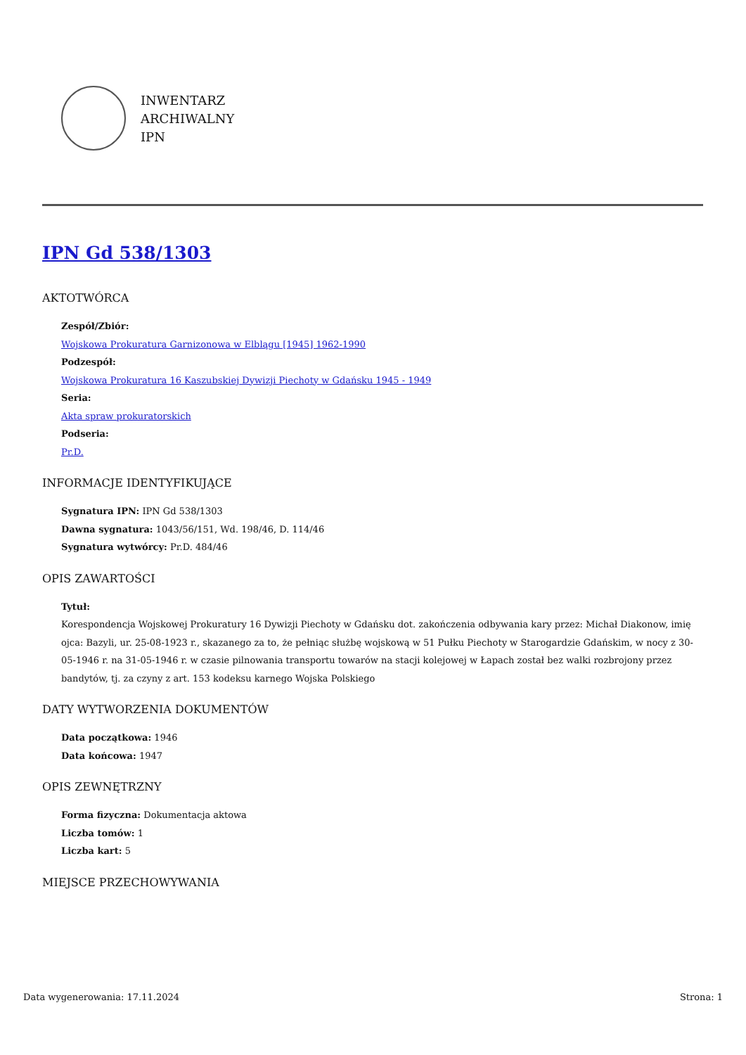INWENTARZ
ARCHIWALNY
IPN
IPN Gd 538/1303
AKTOTWÓRCA
Zespół/Zbiór:
Wojskowa Prokuratura Garnizonowa w Elblągu [1945] 1962-1990
Podzespół:
Wojskowa Prokuratura 16 Kaszubskiej Dywizji Piechoty w Gdańsku 1945 - 1949
Seria:
Akta spraw prokuratorskich
Podseria:
Pr.D.
INFORMACJE IDENTYFIKUJĄCE
Sygnatura IPN: IPN Gd 538/1303
Dawna sygnatura: 1043/56/151, Wd. 198/46, D. 114/46
Sygnatura wytwórcy: Pr.D. 484/46
OPIS ZAWARTOŚCI
Tytuł:
Korespondencja Wojskowej Prokuratury 16 Dywizji Piechoty w Gdańsku dot. zakończenia odbywania kary przez: Michał Diakonow, imię ojca: Bazyli, ur. 25-08-1923 r., skazanego za to, że pełniąc służbę wojskową w 51 Pułku Piechoty w Starogardzie Gdańskim, w nocy z 30-05-1946 r. na 31-05-1946 r. w czasie pilnowania transportu towarów na stacji kolejowej w Łapach został bez walki rozbrojony przez bandytów, tj. za czyny z art. 153 kodeksu karnego Wojska Polskiego
DATY WYTWORZENIA DOKUMENTÓW
Data początkowa: 1946
Data końcowa: 1947
OPIS ZEWNĘTRZNY
Forma fizyczna: Dokumentacja aktowa
Liczba tomów: 1
Liczba kart: 5
MIEJSCE PRZECHOWYWANIA
Data wygenerowania: 17.11.2024 Strona: 1